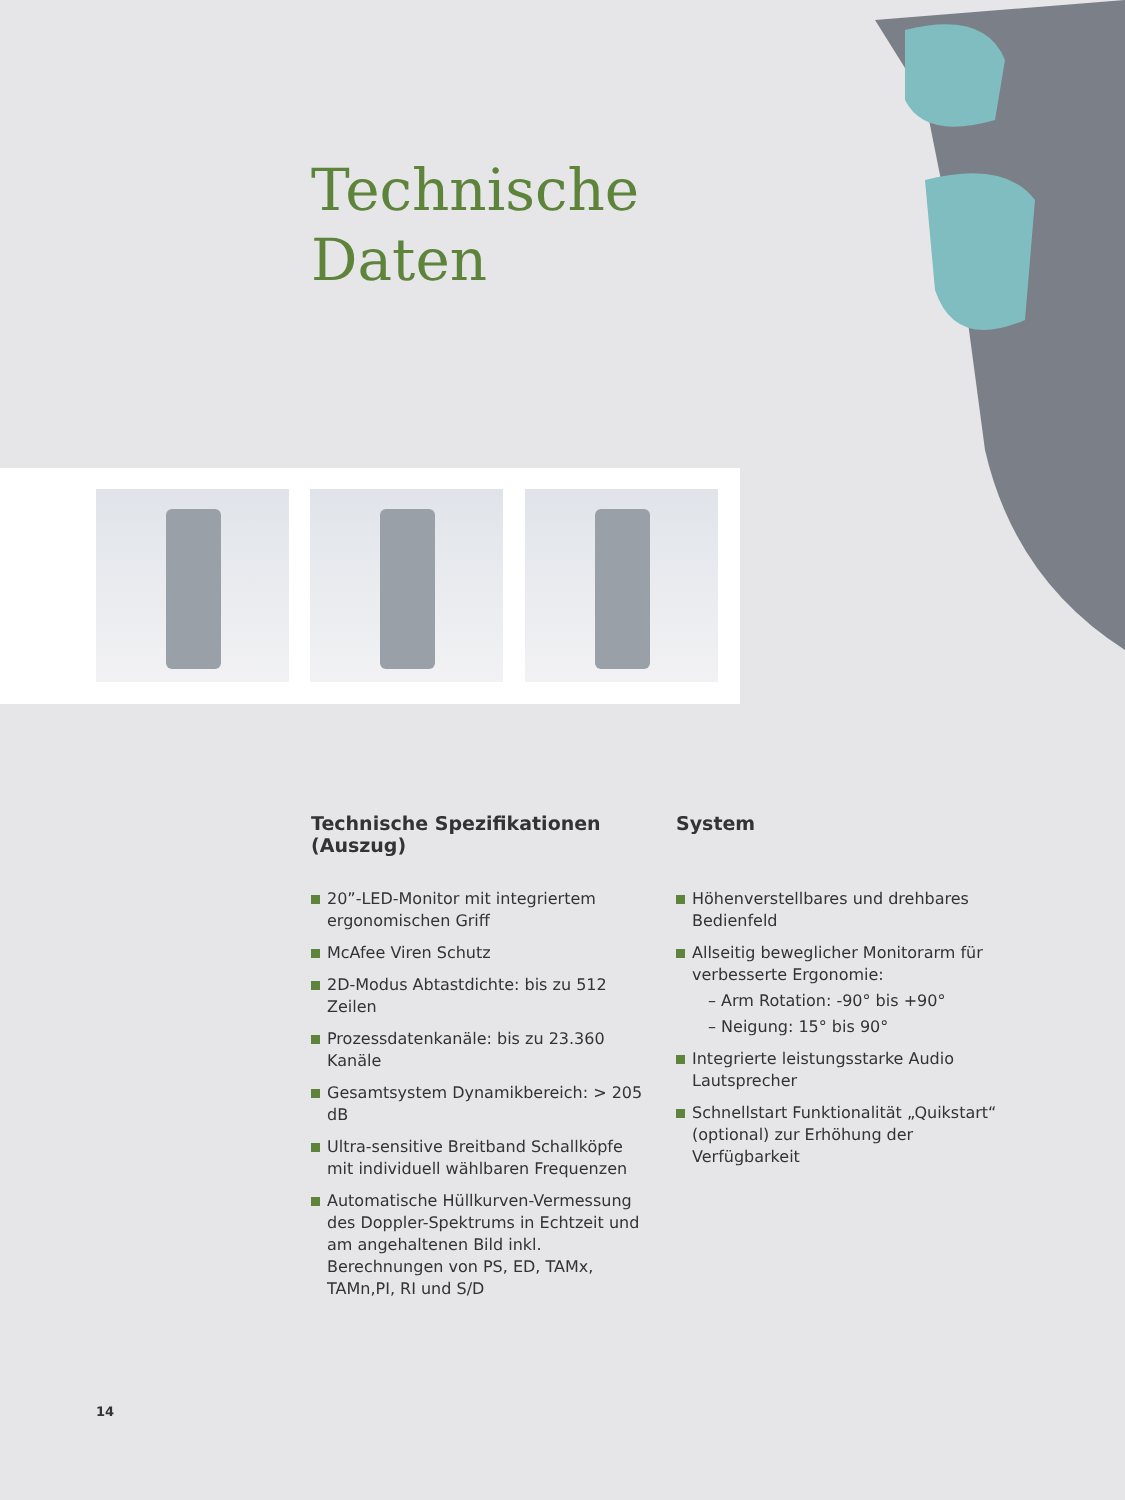Technische
Daten
Technische Spezifikationen (Auszug)
20”-LED-Monitor mit integriertem ergonomischen Griff
McAfee Viren Schutz
2D-Modus Abtastdichte: bis zu 512 Zeilen
Prozessdatenkanäle: bis zu 23.360 Kanäle
Gesamtsystem Dynamikbereich: > 205 dB
Ultra-sensitive Breitband Schallköpfe mit individuell wählbaren Frequenzen
Automatische Hüllkurven-Vermessung des Doppler-Spektrums in Echtzeit und am angehaltenen Bild inkl. Berechnungen von PS, ED, TAMx, TAMn,PI, RI und S/D
System
Höhenverstellbares und drehbares Bedienfeld
Allseitig beweglicher Monitorarm für verbesserte Ergonomie:
– Arm Rotation: -90° bis +90°
– Neigung: 15° bis 90°
Integrierte leistungsstarke Audio Lautsprecher
Schnellstart Funktionalität „Quikstart“ (optional) zur Erhöhung der Verfügbarkeit
14